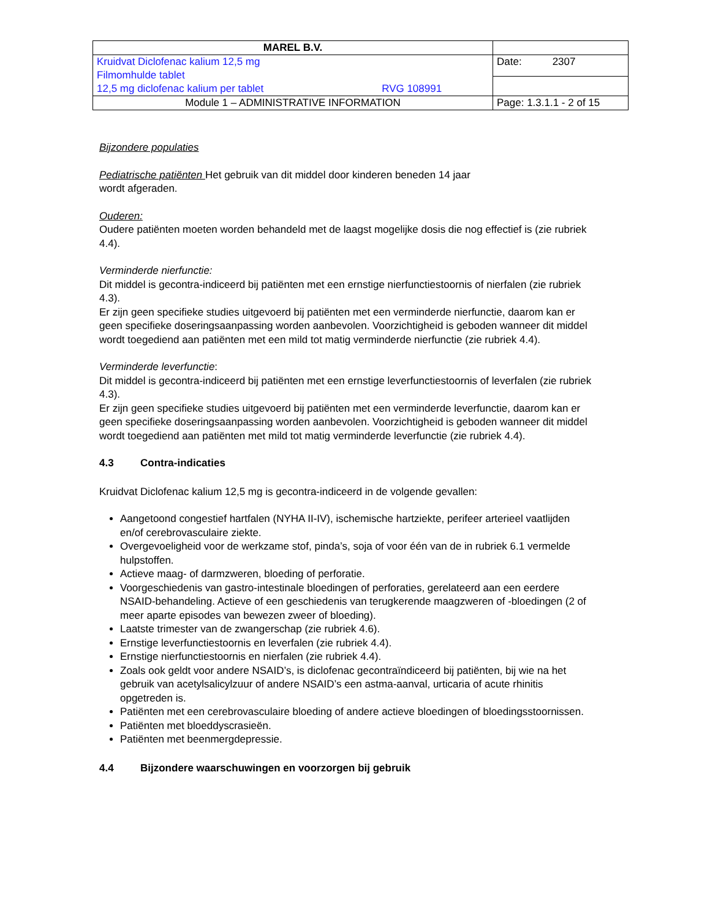| MAREL B.V. | |
| Kruidvat Diclofenac kalium 12,5 mg Filmomhulde tablet 12,5 mg diclofenac kalium per tablet RVG 108991 | Date: 2307 |
| Module 1 – ADMINISTRATIVE INFORMATION | Page: 1.3.1.1 - 2 of 15 |
Bijzondere populaties
Pediatrische patiënten Het gebruik van dit middel door kinderen beneden 14 jaar
wordt afgeraden.
Ouderen:
Oudere patiënten moeten worden behandeld met de laagst mogelijke dosis die nog effectief is (zie rubriek 4.4).
Verminderde nierfunctie:
Dit middel is gecontra-indiceerd bij patiënten met een ernstige nierfunctiestoornis of nierfalen (zie rubriek 4.3).
Er zijn geen specifieke studies uitgevoerd bij patiënten met een verminderde nierfunctie, daarom kan er geen specifieke doseringsaanpassing worden aanbevolen. Voorzichtigheid is geboden wanneer dit middel wordt toegediend aan patiënten met een mild tot matig verminderde nierfunctie (zie rubriek 4.4).
Verminderde leverfunctie:
Dit middel is gecontra-indiceerd bij patiënten met een ernstige leverfunctiestoornis of leverfalen (zie rubriek 4.3).
Er zijn geen specifieke studies uitgevoerd bij patiënten met een verminderde leverfunctie, daarom kan er geen specifieke doseringsaanpassing worden aanbevolen. Voorzichtigheid is geboden wanneer dit middel wordt toegediend aan patiënten met mild tot matig verminderde leverfunctie (zie rubriek 4.4).
4.3 Contra-indicaties
Kruidvat Diclofenac kalium 12,5 mg is gecontra-indiceerd in de volgende gevallen:
Aangetoond congestief hartfalen (NYHA II-IV), ischemische hartziekte, perifeer arterieel vaatlijden en/of cerebrovasculaire ziekte.
Overgevoeligheid voor de werkzame stof, pinda’s, soja of voor één van de in rubriek 6.1 vermelde hulpstoffen.
Actieve maag- of darmzweren, bloeding of perforatie.
Voorgeschiedenis van gastro-intestinale bloedingen of perforaties, gerelateerd aan een eerdere NSAID-behandeling. Actieve of een geschiedenis van terugkerende maagzweren of -bloedingen (2 of meer aparte episodes van bewezen zweer of bloeding).
Laatste trimester van de zwangerschap (zie rubriek 4.6).
Ernstige leverfunctiestoornis en leverfalen (zie rubriek 4.4).
Ernstige nierfunctiestoornis en nierfalen (zie rubriek 4.4).
Zoals ook geldt voor andere NSAID’s, is diclofenac gecontraïndiceerd bij patiënten, bij wie na het gebruik van acetylsalicylzuur of andere NSAID’s een astma-aanval, urticaria of acute rhinitis opgetreden is.
Patiënten met een cerebrovasculaire bloeding of andere actieve bloedingen of bloedingsstoornissen.
Patiënten met bloeddyscrasieën.
Patiënten met beenmergdepressie.
4.4 Bijzondere waarschuwingen en voorzorgen bij gebruik